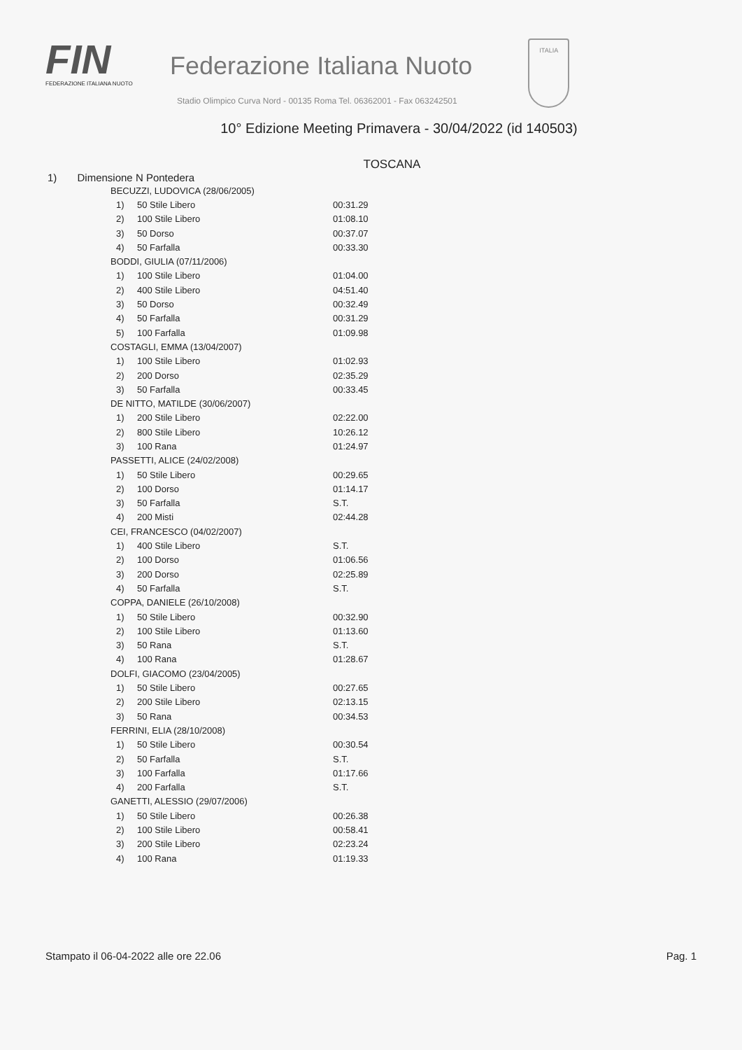FIN
FEDERAZIONE ITALIANA NUOTO
Federazione Italiana Nuoto
Stadio Olimpico Curva Nord - 00135 Roma Tel. 06362001 - Fax 063242501
ITALIA
10° Edizione Meeting Primavera - 30/04/2022 (id 140503)
TOSCANA
1) Dimensione N Pontedera
| BECUZZI, LUDOVICA (28/06/2005) | | |
| 1) | 50 Stile Libero | 00:31.29 |
| 2) | 100 Stile Libero | 01:08.10 |
| 3) | 50 Dorso | 00:37.07 |
| 4) | 50 Farfalla | 00:33.30 |
| BODDI, GIULIA (07/11/2006) | | |
| 1) | 100 Stile Libero | 01:04.00 |
| 2) | 400 Stile Libero | 04:51.40 |
| 3) | 50 Dorso | 00:32.49 |
| 4) | 50 Farfalla | 00:31.29 |
| 5) | 100 Farfalla | 01:09.98 |
| COSTAGLI, EMMA (13/04/2007) | | |
| 1) | 100 Stile Libero | 01:02.93 |
| 2) | 200 Dorso | 02:35.29 |
| 3) | 50 Farfalla | 00:33.45 |
| DE NITTO, MATILDE (30/06/2007) | | |
| 1) | 200 Stile Libero | 02:22.00 |
| 2) | 800 Stile Libero | 10:26.12 |
| 3) | 100 Rana | 01:24.97 |
| PASSETTI, ALICE (24/02/2008) | | |
| 1) | 50 Stile Libero | 00:29.65 |
| 2) | 100 Dorso | 01:14.17 |
| 3) | 50 Farfalla | S.T. |
| 4) | 200 Misti | 02:44.28 |
| CEI, FRANCESCO (04/02/2007) | | |
| 1) | 400 Stile Libero | S.T. |
| 2) | 100 Dorso | 01:06.56 |
| 3) | 200 Dorso | 02:25.89 |
| 4) | 50 Farfalla | S.T. |
| COPPA, DANIELE (26/10/2008) | | |
| 1) | 50 Stile Libero | 00:32.90 |
| 2) | 100 Stile Libero | 01:13.60 |
| 3) | 50 Rana | S.T. |
| 4) | 100 Rana | 01:28.67 |
| DOLFI, GIACOMO (23/04/2005) | | |
| 1) | 50 Stile Libero | 00:27.65 |
| 2) | 200 Stile Libero | 02:13.15 |
| 3) | 50 Rana | 00:34.53 |
| FERRINI, ELIA (28/10/2008) | | |
| 1) | 50 Stile Libero | 00:30.54 |
| 2) | 50 Farfalla | S.T. |
| 3) | 100 Farfalla | 01:17.66 |
| 4) | 200 Farfalla | S.T. |
| GANETTI, ALESSIO (29/07/2006) | | |
| 1) | 50 Stile Libero | 00:26.38 |
| 2) | 100 Stile Libero | 00:58.41 |
| 3) | 200 Stile Libero | 02:23.24 |
| 4) | 100 Rana | 01:19.33 |
Stampato il 06-04-2022 alle ore 22.06 Pag. 1